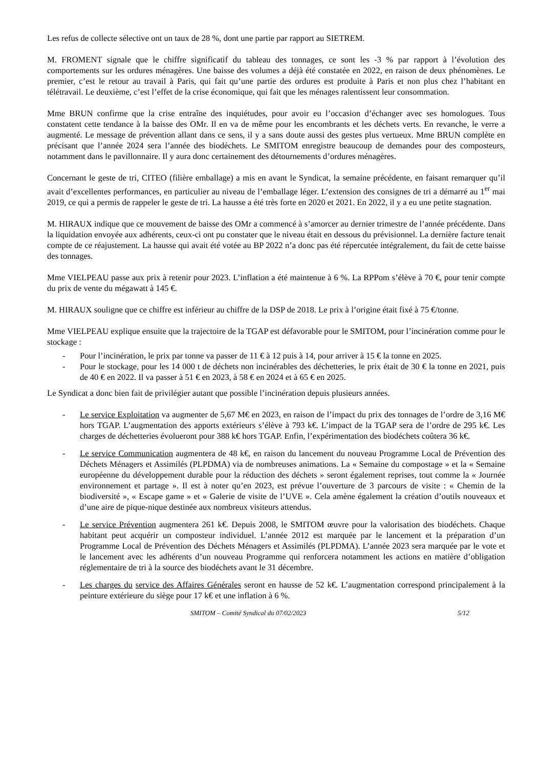Les refus de collecte sélective ont un taux de 28 %, dont une partie par rapport au SIETREM.
M. FROMENT signale que le chiffre significatif du tableau des tonnages, ce sont les -3 % par rapport à l’évolution des comportements sur les ordures ménagères. Une baisse des volumes a déjà été constatée en 2022, en raison de deux phénomènes. Le premier, c’est le retour au travail à Paris, qui fait qu’une partie des ordures est produite à Paris et non plus chez l’habitant en télétravail. Le deuxième, c’est l’effet de la crise économique, qui fait que les ménages ralentissent leur consommation.
Mme BRUN confirme que la crise entraîne des inquiétudes, pour avoir eu l’occasion d’échanger avec ses homologues. Tous constatent cette tendance à la baisse des OMr. Il en va de même pour les encombrants et les déchets verts. En revanche, le verre a augmenté. Le message de prévention allant dans ce sens, il y a sans doute aussi des gestes plus vertueux. Mme BRUN complète en précisant que l’année 2024 sera l’année des biodéchets. Le SMITOM enregistre beaucoup de demandes pour des composteurs, notamment dans le pavillonnaire. Il y aura donc certainement des détournements d’ordures ménagères.
Concernant le geste de tri, CITEO (filière emballage) a mis en avant le Syndicat, la semaine précédente, en faisant remarquer qu’il avait d’excellentes performances, en particulier au niveau de l’emballage léger. L’extension des consignes de tri a démarré au 1<sup>er</sup> mai 2019, ce qui a permis de rappeler le geste de tri. La hausse a été très forte en 2020 et 2021. En 2022, il y a eu une petite stagnation.
M. HIRAUX indique que ce mouvement de baisse des OMr a commencé à s’amorcer au dernier trimestre de l’année précédente. Dans la liquidation envoyée aux adhérents, ceux-ci ont pu constater que le niveau était en dessous du prévisionnel. La dernière facture tenait compte de ce réajustement. La hausse qui avait été votée au BP 2022 n’a donc pas été répercutée intégralement, du fait de cette baisse des tonnages.
Mme VIELPEAU passe aux prix à retenir pour 2023. L’inflation a été maintenue à 6 %. La RPPom s’élève à 70 €, pour tenir compte du prix de vente du mégawatt à 145 €.
M. HIRAUX souligne que ce chiffre est inférieur au chiffre de la DSP de 2018. Le prix à l’origine était fixé à 75 €/tonne.
Mme VIELPEAU explique ensuite que la trajectoire de la TGAP est défavorable pour le SMITOM, pour l’incinération comme pour le stockage :
- Pour l’incinération, le prix par tonne va passer de 11 € à 12 puis à 14, pour arriver à 15 € la tonne en 2025.
- Pour le stockage, pour les 14 000 t de déchets non incinérables des déchetteries, le prix était de 30 € la tonne en 2021, puis de 40 € en 2022. Il va passer à 51 € en 2023, à 58 € en 2024 et à 65 € en 2025.
Le Syndicat a donc bien fait de privilégier autant que possible l’incinération depuis plusieurs années.
- Le service Exploitation va augmenter de 5,67 M€ en 2023, en raison de l’impact du prix des tonnages de l’ordre de 3,16 M€ hors TGAP. L’augmentation des apports extérieurs s’élève à 793 k€. L’impact de la TGAP sera de l’ordre de 295 k€. Les charges de déchetteries évolueront pour 388 k€ hors TGAP. Enfin, l’expérimentation des biodéchets coûtera 36 k€.
- Le service Communication augmentera de 48 k€, en raison du lancement du nouveau Programme Local de Prévention des Déchets Ménagers et Assimilés (PLPDMA) via de nombreuses animations. La « Semaine du compostage » et la « Semaine européenne du développement durable pour la réduction des déchets » seront également reprises, tout comme la « Journée environnement et partage ». Il est à noter qu’en 2023, est prévue l’ouverture de 3 parcours de visite : « Chemin de la biodiversité », « Escape game » et « Galerie de visite de l’UVE ». Cela amène également la création d’outils nouveaux et d’une aire de pique-nique destinée aux nombreux visiteurs attendus.
- Le service Prévention augmentera 261 k€. Depuis 2008, le SMITOM œuvre pour la valorisation des biodéchets. Chaque habitant peut acquérir un composteur individuel. L’année 2012 est marquée par le lancement et la préparation d’un Programme Local de Prévention des Déchets Ménagers et Assimilés (PLPDMA). L’année 2023 sera marquée par le vote et le lancement avec les adhérents d’un nouveau Programme qui renforcera notamment les actions en matière d’obligation réglementaire de tri à la source des biodéchets avant le 31 décembre.
- Les charges du service des Affaires Générales seront en hausse de 52 k€. L’augmentation correspond principalement à la peinture extérieure du siège pour 17 k€ et une inflation à 6 %.
SMITOM – Comité Syndical du 07/02/2023 5/12